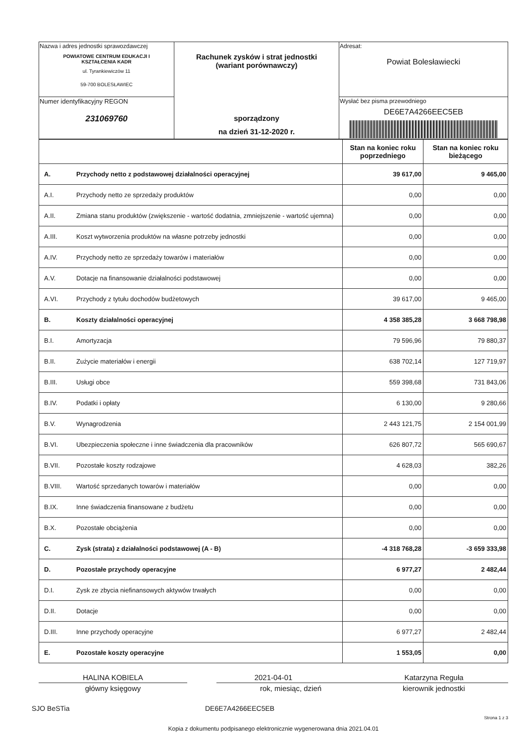| Nazwa i adres jednostki sprawozdawczej POWIATOWE CENTRUM EDUKACJI I KSZTAŁCENIA KADR ul. Tyrankiewiczów 11 59-700 BOLESŁAWIEC | Rachunek zysków i strat jednostki (wariant porównawczy) sporządzony na dzień 31-12-2020 r. | Adresat: Powiat Bolesławiecki |
| Numer identyfikacyjny REGON 231069760 | | Wysłać bez pisma przewodniego DE6E7A4266EEC5EB |
| | | Stan na koniec roku poprzedniego | Stan na koniec roku bieżącego |
| --- | --- | --- | --- |
| A. | Przychody netto z podstawowej działalności operacyjnej | 39 617,00 | 9 465,00 |
| A.I. | Przychody netto ze sprzedaży produktów | 0,00 | 0,00 |
| A.II. | Zmiana stanu produktów (zwiększenie - wartość dodatnia, zmniejszenie - wartość ujemna) | 0,00 | 0,00 |
| A.III. | Koszt wytworzenia produktów na własne potrzeby jednostki | 0,00 | 0,00 |
| A.IV. | Przychody netto ze sprzedaży towarów i materiałów | 0,00 | 0,00 |
| A.V. | Dotacje na finansowanie działalności podstawowej | 0,00 | 0,00 |
| A.VI. | Przychody z tytułu dochodów budżetowych | 39 617,00 | 9 465,00 |
| B. | Koszty działalności operacyjnej | 4 358 385,28 | 3 668 798,98 |
| B.I. | Amortyzacja | 79 596,96 | 79 880,37 |
| B.II. | Zużycie materiałów i energii | 638 702,14 | 127 719,97 |
| B.III. | Usługi obce | 559 398,68 | 731 843,06 |
| B.IV. | Podatki i opłaty | 6 130,00 | 9 280,66 |
| B.V. | Wynagrodzenia | 2 443 121,75 | 2 154 001,99 |
| B.VI. | Ubezpieczenia społeczne i inne świadczenia dla pracowników | 626 807,72 | 565 690,67 |
| B.VII. | Pozostałe koszty rodzajowe | 4 628,03 | 382,26 |
| B.VIII. | Wartość sprzedanych towarów i materiałów | 0,00 | 0,00 |
| B.IX. | Inne świadczenia finansowane z budżetu | 0,00 | 0,00 |
| B.X. | Pozostałe obciążenia | 0,00 | 0,00 |
| C. | Zysk (strata) z działalności podstawowej (A - B) | -4 318 768,28 | -3 659 333,98 |
| D. | Pozostałe przychody operacyjne | 6 977,27 | 2 482,44 |
| D.I. | Zysk ze zbycia niefinansowych aktywów trwałych | 0,00 | 0,00 |
| D.II. | Dotacje | 0,00 | 0,00 |
| D.III. | Inne przychody operacyjne | 6 977,27 | 2 482,44 |
| E. | Pozostałe koszty operacyjne | 1 553,05 | 0,00 |
HALINA KOBIELA
główny księgowy
2021-04-01
rok, miesiąc, dzień
Katarzyna Reguła
kierownik jednostki
SJO BeSTia DE6E7A4266EEC5EB
Strona 1 z 3
Kopia z dokumentu podpisanego elektronicznie wygenerowana dnia 2021.04.01